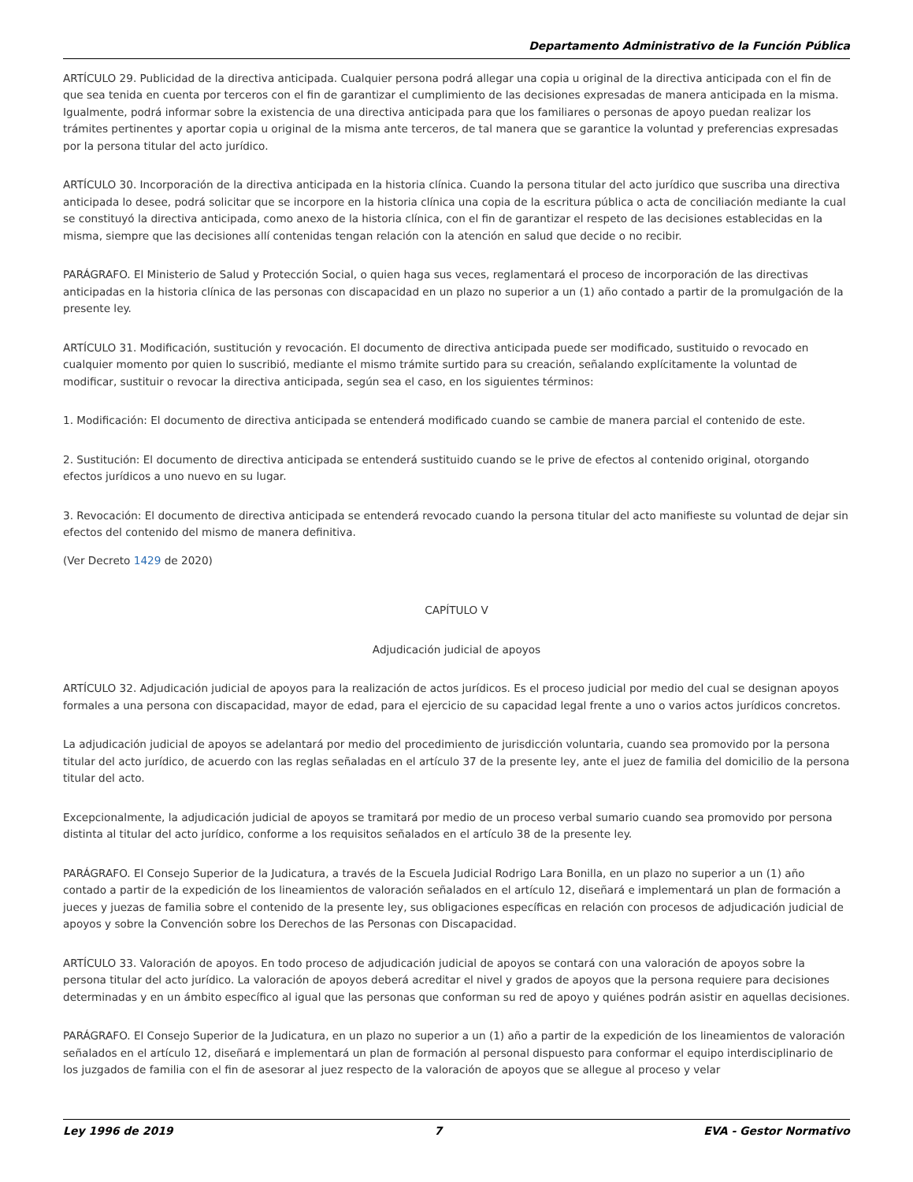Departamento Administrativo de la Función Pública
ARTÍCULO 29. Publicidad de la directiva anticipada. Cualquier persona podrá allegar una copia u original de la directiva anticipada con el fin de que sea tenida en cuenta por terceros con el fin de garantizar el cumplimiento de las decisiones expresadas de manera anticipada en la misma. Igualmente, podrá informar sobre la existencia de una directiva anticipada para que los familiares o personas de apoyo puedan realizar los trámites pertinentes y aportar copia u original de la misma ante terceros, de tal manera que se garantice la voluntad y preferencias expresadas por la persona titular del acto jurídico.
ARTÍCULO 30. Incorporación de la directiva anticipada en la historia clínica. Cuando la persona titular del acto jurídico que suscriba una directiva anticipada lo desee, podrá solicitar que se incorpore en la historia clínica una copia de la escritura pública o acta de conciliación mediante la cual se constituyó la directiva anticipada, como anexo de la historia clínica, con el fin de garantizar el respeto de las decisiones establecidas en la misma, siempre que las decisiones allí contenidas tengan relación con la atención en salud que decide o no recibir.
PARÁGRAFO. El Ministerio de Salud y Protección Social, o quien haga sus veces, reglamentará el proceso de incorporación de las directivas anticipadas en la historia clínica de las personas con discapacidad en un plazo no superior a un (1) año contado a partir de la promulgación de la presente ley.
ARTÍCULO 31. Modificación, sustitución y revocación. El documento de directiva anticipada puede ser modificado, sustituido o revocado en cualquier momento por quien lo suscribió, mediante el mismo trámite surtido para su creación, señalando explícitamente la voluntad de modificar, sustituir o revocar la directiva anticipada, según sea el caso, en los siguientes términos:
1. Modificación: El documento de directiva anticipada se entenderá modificado cuando se cambie de manera parcial el contenido de este.
2. Sustitución: El documento de directiva anticipada se entenderá sustituido cuando se le prive de efectos al contenido original, otorgando efectos jurídicos a uno nuevo en su lugar.
3. Revocación: El documento de directiva anticipada se entenderá revocado cuando la persona titular del acto manifieste su voluntad de dejar sin efectos del contenido del mismo de manera definitiva.
(Ver Decreto 1429 de 2020)
CAPÍTULO V
Adjudicación judicial de apoyos
ARTÍCULO 32. Adjudicación judicial de apoyos para la realización de actos jurídicos. Es el proceso judicial por medio del cual se designan apoyos formales a una persona con discapacidad, mayor de edad, para el ejercicio de su capacidad legal frente a uno o varios actos jurídicos concretos.
La adjudicación judicial de apoyos se adelantará por medio del procedimiento de jurisdicción voluntaria, cuando sea promovido por la persona titular del acto jurídico, de acuerdo con las reglas señaladas en el artículo 37 de la presente ley, ante el juez de familia del domicilio de la persona titular del acto.
Excepcionalmente, la adjudicación judicial de apoyos se tramitará por medio de un proceso verbal sumario cuando sea promovido por persona distinta al titular del acto jurídico, conforme a los requisitos señalados en el artículo 38 de la presente ley.
PARÁGRAFO. El Consejo Superior de la Judicatura, a través de la Escuela Judicial Rodrigo Lara Bonilla, en un plazo no superior a un (1) año contado a partir de la expedición de los lineamientos de valoración señalados en el artículo 12, diseñará e implementará un plan de formación a jueces y juezas de familia sobre el contenido de la presente ley, sus obligaciones específicas en relación con procesos de adjudicación judicial de apoyos y sobre la Convención sobre los Derechos de las Personas con Discapacidad.
ARTÍCULO 33. Valoración de apoyos. En todo proceso de adjudicación judicial de apoyos se contará con una valoración de apoyos sobre la persona titular del acto jurídico. La valoración de apoyos deberá acreditar el nivel y grados de apoyos que la persona requiere para decisiones determinadas y en un ámbito específico al igual que las personas que conforman su red de apoyo y quiénes podrán asistir en aquellas decisiones.
PARÁGRAFO. El Consejo Superior de la Judicatura, en un plazo no superior a un (1) año a partir de la expedición de los lineamientos de valoración señalados en el artículo 12, diseñará e implementará un plan de formación al personal dispuesto para conformar el equipo interdisciplinario de los juzgados de familia con el fin de asesorar al juez respecto de la valoración de apoyos que se allegue al proceso y velar
Ley 1996 de 2019 7 EVA - Gestor Normativo